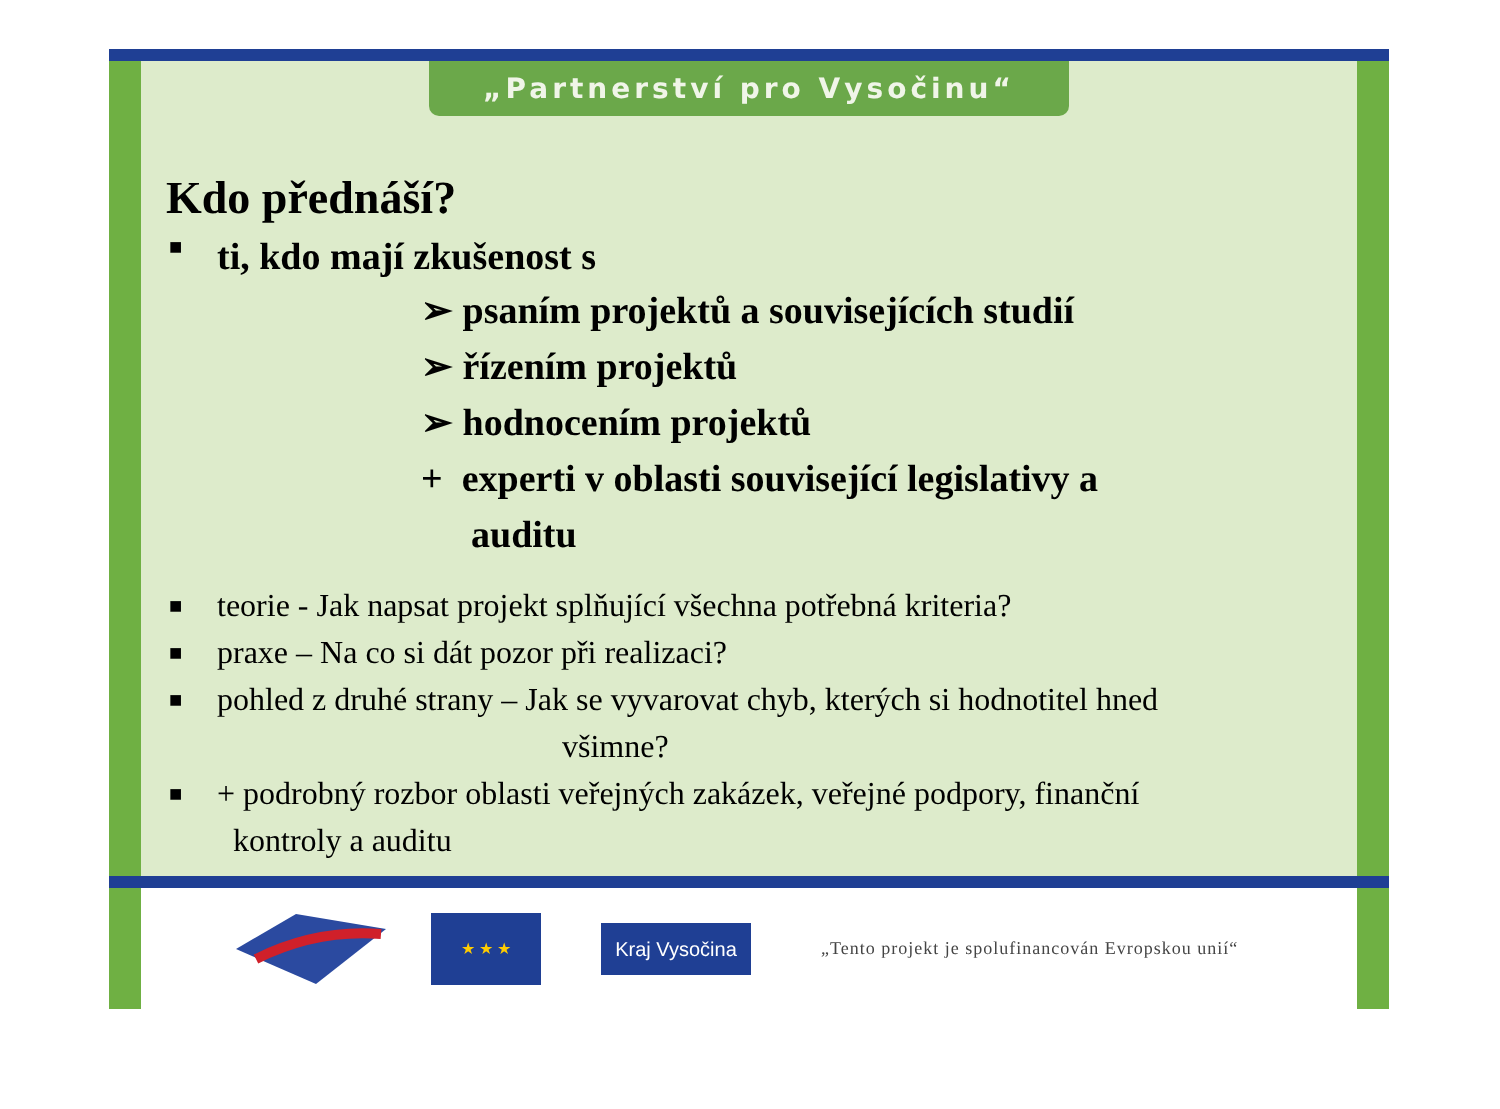„Partnerství pro Vysočinu“
Kdo přednáší?
■ ti, kdo mají zkušenost s
➢ psaním projektů a souvisejících studií
➢ řízením projektů
➢ hodnocením projektů
+ experti v oblasti související legislativy a
auditu
■ teorie - Jak napsat projekt splňující všechna potřebná kriteria?
■ praxe – Na co si dát pozor při realizaci?
■ pohled z druhé strany – Jak se vyvarovat chyb, kterých si hodnotitel hned
všimne?
■ + podrobný rozbor oblasti veřejných zakázek, veřejné podpory, finanční
kontroly a auditu
★ ★ ★
Kraj Vysočina
„Tento projekt je spolufinancován Evropskou unií“